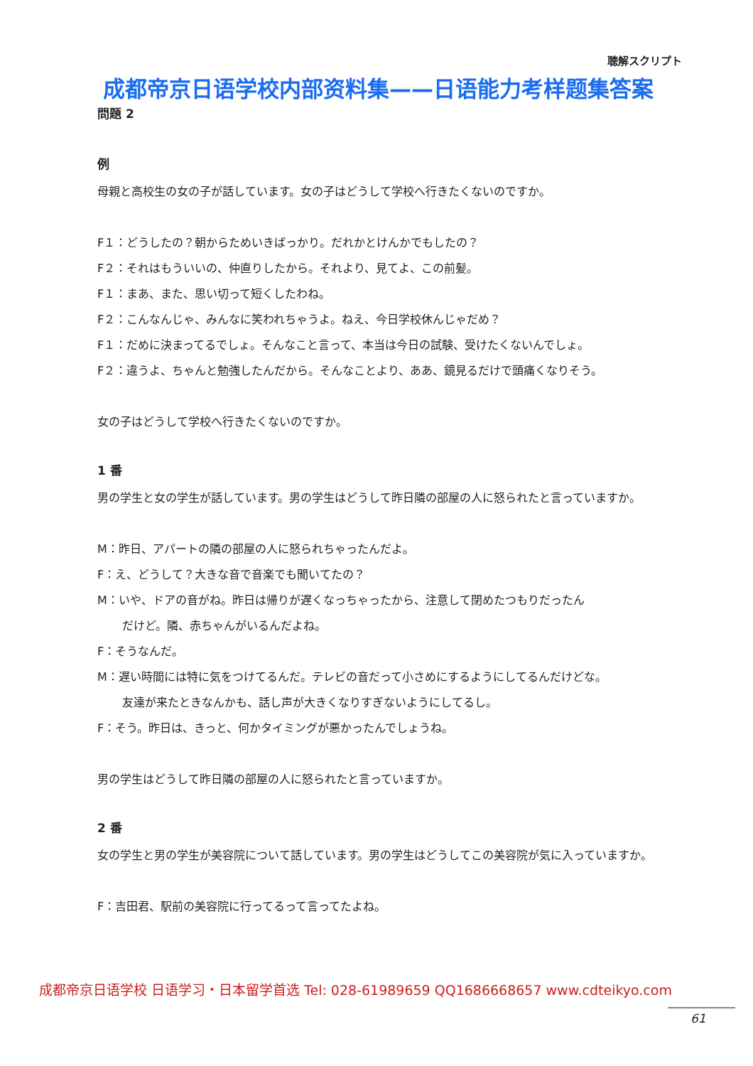聴解スクリプト
成都帝京日语学校内部资料集——日语能力考样题集答案
問題 2
例
母親と高校生の女の子が話しています。女の子はどうして学校へ行きたくないのですか。
F１：どうしたの？朝からためいきばっかり。だれかとけんかでもしたの？
F２：それはもういいの、仲直りしたから。それより、見てよ、この前髪。
F１：まあ、また、思い切って短くしたわね。
F２：こんなんじゃ、みんなに笑われちゃうよ。ねえ、今日学校休んじゃだめ？
F１：だめに決まってるでしょ。そんなこと言って、本当は今日の試験、受けたくないんでしょ。
F２：違うよ、ちゃんと勉強したんだから。そんなことより、ああ、鏡見るだけで頭痛くなりそう。
女の子はどうして学校へ行きたくないのですか。
1 番
男の学生と女の学生が話しています。男の学生はどうして昨日隣の部屋の人に怒られたと言っていますか。
M：昨日、アパートの隣の部屋の人に怒られちゃったんだよ。
F：え、どうして？大きな音で音楽でも聞いてたの？
M：いや、ドアの音がね。昨日は帰りが遅くなっちゃったから、注意して閉めたつもりだったん
だけど。隣、赤ちゃんがいるんだよね。
F：そうなんだ。
M：遅い時間には特に気をつけてるんだ。テレビの音だって小さめにするようにしてるんだけどな。
友達が来たときなんかも、話し声が大きくなりすぎないようにしてるし。
F：そう。昨日は、きっと、何かタイミングが悪かったんでしょうね。
男の学生はどうして昨日隣の部屋の人に怒られたと言っていますか。
2 番
女の学生と男の学生が美容院について話しています。男の学生はどうしてこの美容院が気に入っていますか。
F：吉田君、駅前の美容院に行ってるって言ってたよね。
成都帝京日语学校 日语学习・日本留学首选 Tel: 028-61989659 QQ1686668657 www.cdteikyo.com
61